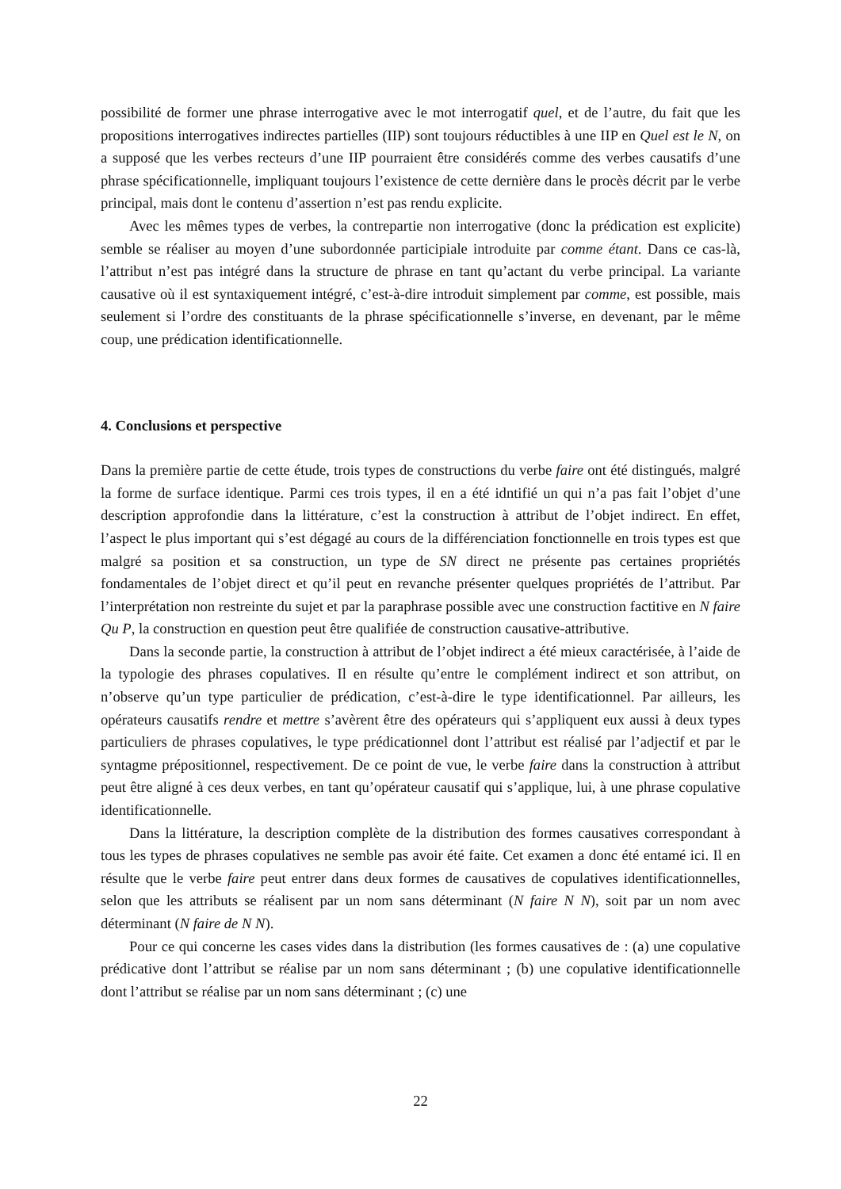possibilité de former une phrase interrogative avec le mot interrogatif quel, et de l’autre, du fait que les propositions interrogatives indirectes partielles (IIP) sont toujours réductibles à une IIP en Quel est le N, on a supposé que les verbes recteurs d’une IIP pourraient être considérés comme des verbes causatifs d’une phrase spécificationnelle, impliquant toujours l’existence de cette dernière dans le procès décrit par le verbe principal, mais dont le contenu d’assertion n’est pas rendu explicite.
Avec les mêmes types de verbes, la contrepartie non interrogative (donc la prédication est explicite) semble se réaliser au moyen d’une subordonnée participiale introduite par comme étant. Dans ce cas-là, l’attribut n’est pas intégré dans la structure de phrase en tant qu’actant du verbe principal. La variante causative où il est syntaxiquement intégré, c’est-à-dire introduit simplement par comme, est possible, mais seulement si l’ordre des constituants de la phrase spécificationnelle s’inverse, en devenant, par le même coup, une prédication identificationnelle.
4. Conclusions et perspective
Dans la première partie de cette étude, trois types de constructions du verbe faire ont été distingués, malgré la forme de surface identique. Parmi ces trois types, il en a été idntifié un qui n’a pas fait l’objet d’une description approfondie dans la littérature, c’est la construction à attribut de l’objet indirect. En effet, l’aspect le plus important qui s’est dégagé au cours de la différenciation fonctionnelle en trois types est que malgré sa position et sa construction, un type de SN direct ne présente pas certaines propriétés fondamentales de l’objet direct et qu’il peut en revanche présenter quelques propriétés de l’attribut. Par l’interprétation non restreinte du sujet et par la paraphrase possible avec une construction factitive en N faire Qu P, la construction en question peut être qualifiée de construction causative-attributive.
Dans la seconde partie, la construction à attribut de l’objet indirect a été mieux caractérisée, à l’aide de la typologie des phrases copulatives. Il en résulte qu’entre le complément indirect et son attribut, on n’observe qu’un type particulier de prédication, c’est-à-dire le type identificationnel. Par ailleurs, les opérateurs causatifs rendre et mettre s’avèrent être des opérateurs qui s’appliquent eux aussi à deux types particuliers de phrases copulatives, le type prédicationnel dont l’attribut est réalisé par l’adjectif et par le syntagme prépositionnel, respectivement. De ce point de vue, le verbe faire dans la construction à attribut peut être aligné à ces deux verbes, en tant qu’opérateur causatif qui s’applique, lui, à une phrase copulative identificationnelle.
Dans la littérature, la description complète de la distribution des formes causatives correspondant à tous les types de phrases copulatives ne semble pas avoir été faite. Cet examen a donc été entamé ici. Il en résulte que le verbe faire peut entrer dans deux formes de causatives de copulatives identificationnelles, selon que les attributs se réalisent par un nom sans déterminant (N faire N N), soit par un nom avec déterminant (N faire de N N).
Pour ce qui concerne les cases vides dans la distribution (les formes causatives de : (a) une copulative prédicative dont l’attribut se réalise par un nom sans déterminant ; (b) une copulative identificationnelle dont l’attribut se réalise par un nom sans déterminant ; (c) une
22